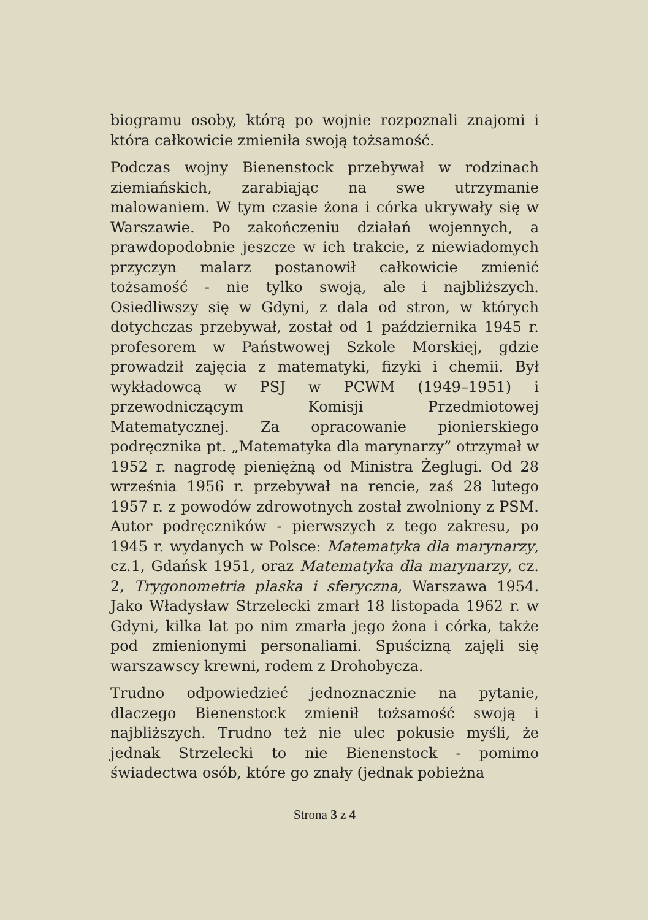biogramu osoby, którą po wojnie rozpoznali znajomi i która całkowicie zmieniła swoją tożsamość.
Podczas wojny Bienenstock przebywał w rodzinach ziemiańskich, zarabiając na swe utrzymanie malowaniem. W tym czasie żona i córka ukrywały się w Warszawie. Po zakończeniu działań wojennych, a prawdopodobnie jeszcze w ich trakcie, z niewiadomych przyczyn malarz postanowił całkowicie zmienić tożsamość - nie tylko swoją, ale i najbliższych. Osiedliwszy się w Gdyni, z dala od stron, w których dotychczas przebywał, został od 1 października 1945 r. profesorem w Państwowej Szkole Morskiej, gdzie prowadził zajęcia z matematyki, fizyki i chemii. Był wykładowcą w PSJ w PCWM (1949–1951) i przewodniczącym Komisji Przedmiotowej Matematycznej. Za opracowanie pionierskiego podręcznika pt. „Matematyka dla marynarzy” otrzymał w 1952 r. nagrodę pieniężną od Ministra Żeglugi. Od 28 września 1956 r. przebywał na rencie, zaś 28 lutego 1957 r. z powodów zdrowotnych został zwolniony z PSM. Autor podręczników - pierwszych z tego zakresu, po 1945 r. wydanych w Polsce: Matematyka dla marynarzy, cz.1, Gdańsk 1951, oraz Matematyka dla marynarzy, cz. 2, Trygonometria plaska i sferyczna, Warszawa 1954. Jako Władysław Strzelecki zmarł 18 listopada 1962 r. w Gdyni, kilka lat po nim zmarła jego żona i córka, także pod zmienionymi personaliami. Spuścizną zajęli się warszawscy krewni, rodem z Drohobycza.
Trudno odpowiedzieć jednoznacznie na pytanie, dlaczego Bienenstock zmienił tożsamość swoją i najbliższych. Trudno też nie ulec pokusie myśli, że jednak Strzelecki to nie Bienenstock - pomimo świadectwa osób, które go znały (jednak pobieżna
Strona 3 z 4